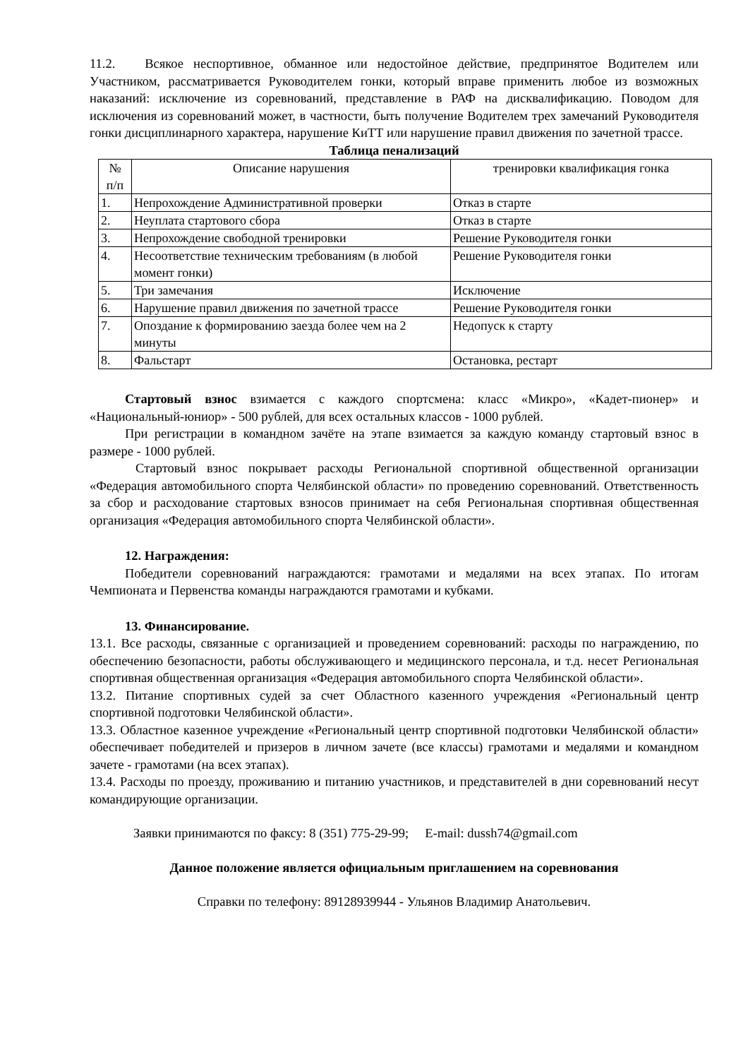11.2. Всякое неспортивное, обманное или недостойное действие, предпринятое Водителем или Участником, рассматривается Руководителем гонки, который вправе применить любое из возможных наказаний: исключение из соревнований, представление в РАФ на дисквалификацию. Поводом для исключения из соревнований может, в частности, быть получение Водителем трех замечаний Руководителя гонки дисциплинарного характера, нарушение КиТТ или нарушение правил движения по зачетной трассе.
Таблица пенализаций
| № п/п | Описание нарушения | тренировки квалификация гонка |
| --- | --- | --- |
| 1. | Непрохождение Административной проверки | Отказ в старте |
| 2. | Неуплата стартового сбора | Отказ в старте |
| 3. | Непрохождение свободной тренировки | Решение Руководителя гонки |
| 4. | Несоответствие техническим требованиям (в любой момент гонки) | Решение Руководителя гонки |
| 5. | Три замечания | Исключение |
| 6. | Нарушение правил движения по зачетной трассе | Решение Руководителя гонки |
| 7. | Опоздание к формированию заезда более чем на 2 минуты | Недопуск к старту |
| 8. | Фальстарт | Остановка, рестарт |
Стартовый взнос взимается с каждого спортсмена: класс «Микро», «Кадет-пионер» и «Национальный-юниор» - 500 рублей, для всех остальных классов - 1000 рублей.
При регистрации в командном зачёте на этапе взимается за каждую команду стартовый взнос в размере - 1000 рублей.
Стартовый взнос покрывает расходы Региональной спортивной общественной организации «Федерация автомобильного спорта Челябинской области» по проведению соревнований. Ответственность за сбор и расходование стартовых взносов принимает на себя Региональная спортивная общественная организация «Федерация автомобильного спорта Челябинской области».
12. Награждения:
Победители соревнований награждаются: грамотами и медалями на всех этапах. По итогам Чемпионата и Первенства команды награждаются грамотами и кубками.
13. Финансирование.
13.1. Все расходы, связанные с организацией и проведением соревнований: расходы по награждению, по обеспечению безопасности, работы обслуживающего и медицинского персонала, и т.д. несет Региональная спортивная общественная организация «Федерация автомобильного спорта Челябинской области».
13.2. Питание спортивных судей за счет Областного казенного учреждения «Региональный центр спортивной подготовки Челябинской области».
13.3. Областное казенное учреждение «Региональный центр спортивной подготовки Челябинской области» обеспечивает победителей и призеров в личном зачете (все классы) грамотами и медалями и командном зачете - грамотами (на всех этапах).
13.4. Расходы по проезду, проживанию и питанию участников, и представителей в дни соревнований несут командирующие организации.
Заявки принимаются по факсу: 8 (351) 775-29-99; E-mail: dussh74@gmail.com
Данное положение является официальным приглашением на соревнования
Справки по телефону: 89128939944 - Ульянов Владимир Анатольевич.